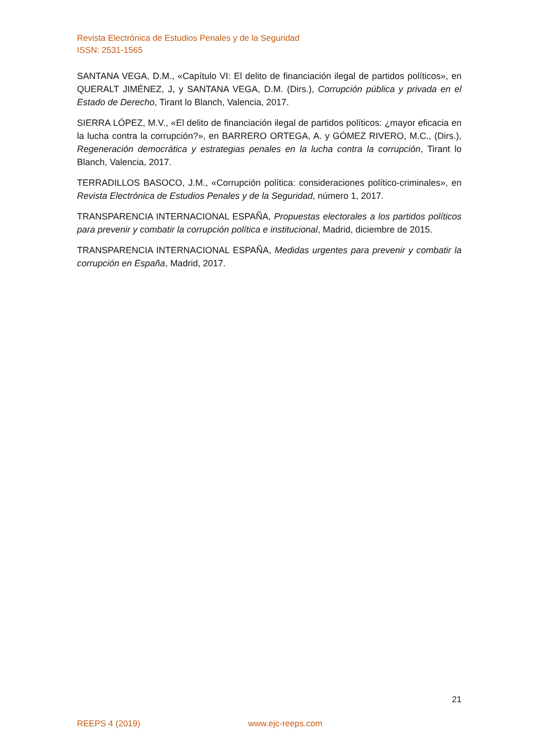Revista Electrónica de Estudios Penales y de la Seguridad
ISSN: 2531-1565
SANTANA VEGA, D.M., «Capítulo VI: El delito de financiación ilegal de partidos políticos», en QUERALT JIMÉNEZ, J, y SANTANA VEGA, D.M. (Dirs.), Corrupción pública y privada en el Estado de Derecho, Tirant lo Blanch, Valencia, 2017.
SIERRA LÓPEZ, M.V., «El delito de financiación ilegal de partidos políticos: ¿mayor eficacia en la lucha contra la corrupción?», en BARRERO ORTEGA, A. y GÓMEZ RIVERO, M.C., (Dirs.), Regeneración democrática y estrategias penales en la lucha contra la corrupción, Tirant lo Blanch, Valencia, 2017.
TERRADILLOS BASOCO, J.M., «Corrupción política: consideraciones político-criminales», en Revista Electrónica de Estudios Penales y de la Seguridad, número 1, 2017.
TRANSPARENCIA INTERNACIONAL ESPAÑA, Propuestas electorales a los partidos políticos para prevenir y combatir la corrupción política e institucional, Madrid, diciembre de 2015.
TRANSPARENCIA INTERNACIONAL ESPAÑA, Medidas urgentes para prevenir y combatir la corrupción en España, Madrid, 2017.
21
REEPS 4 (2019) www.ejc-reeps.com